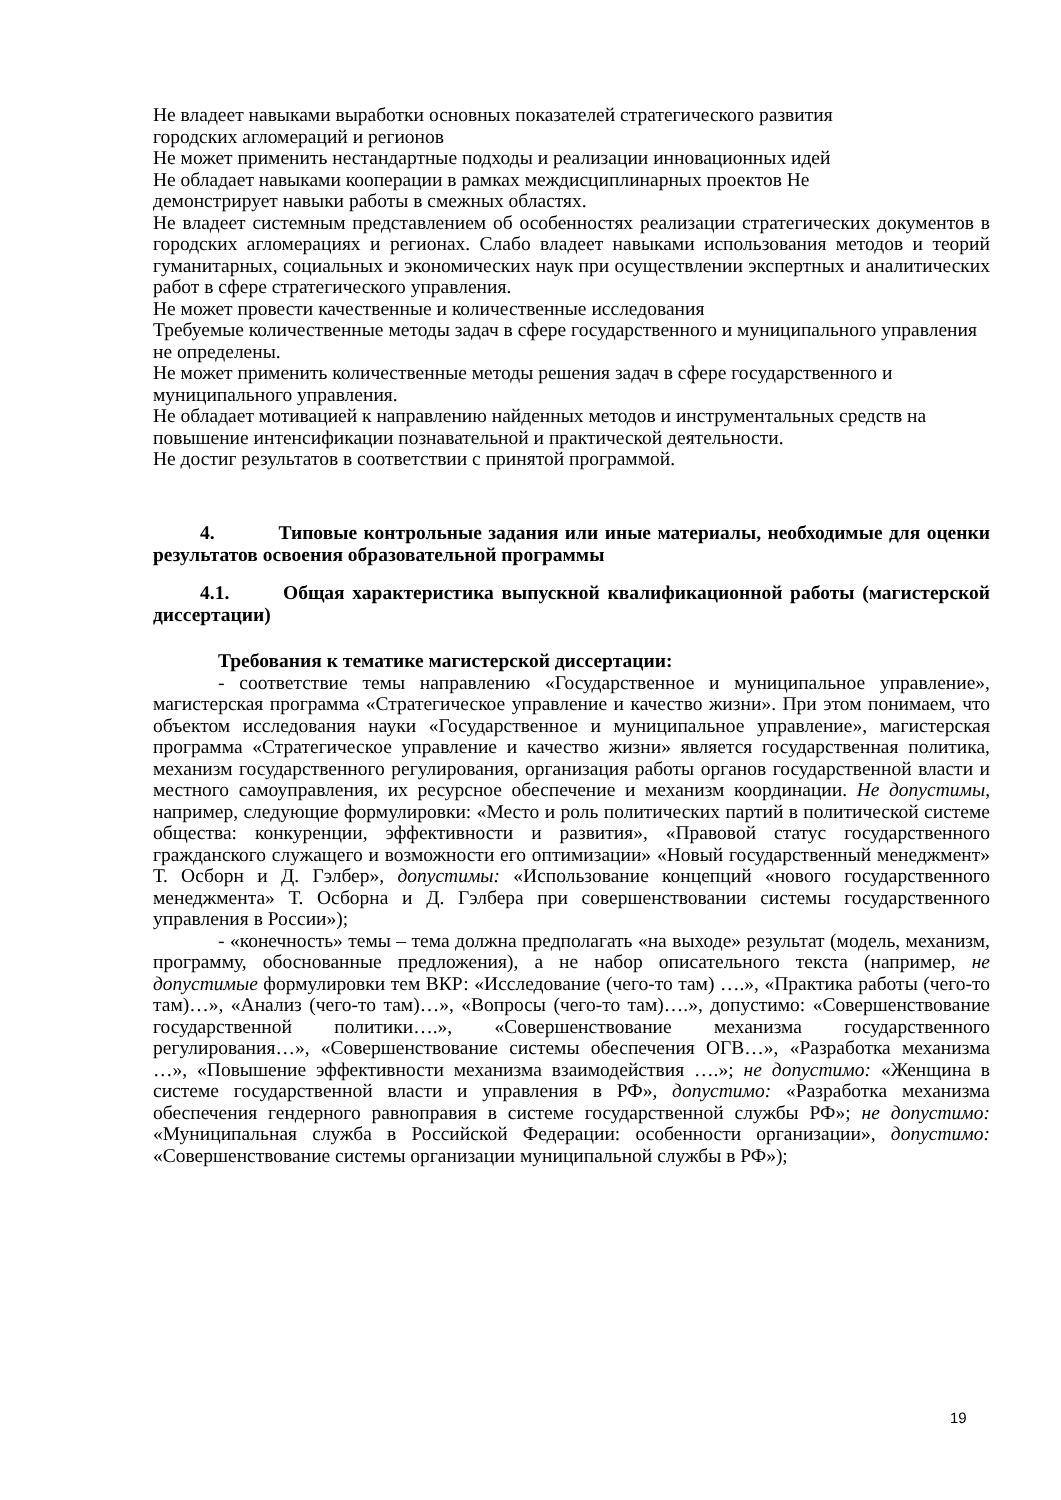Не владеет навыками выработки основных показателей стратегического развития
городских агломераций и регионов
Не может применить нестандартные подходы и реализации инновационных идей
Не обладает навыками кооперации в рамках междисциплинарных проектов Не
демонстрирует навыки работы в смежных областях.
Не владеет системным представлением об особенностях реализации стратегических документов в городских агломерациях и регионах. Слабо владеет навыками использования методов и теорий гуманитарных, социальных и экономических наук при осуществлении экспертных и аналитических работ в сфере стратегического управления.
Не может провести качественные и количественные исследования
Требуемые количественные методы задач в сфере государственного и муниципального управления не определены.
Не может применить количественные методы решения задач в сфере государственного и муниципального управления.
Не обладает мотивацией к направлению найденных методов и инструментальных средств на повышение интенсификации познавательной и практической деятельности.
Не достиг результатов в соответствии с принятой программой.
4. Типовые контрольные задания или иные материалы, необходимые для оценки результатов освоения образовательной программы
4.1. Общая характеристика выпускной квалификационной работы (магистерской диссертации)
Требования к тематике магистерской диссертации:
- соответствие темы направлению «Государственное и муниципальное управление», магистерская программа «Стратегическое управление и качество жизни». При этом понимаем, что объектом исследования науки «Государственное и муниципальное управление», магистерская программа «Стратегическое управление и качество жизни» является государственная политика, механизм государственного регулирования, организация работы органов государственной власти и местного самоуправления, их ресурсное обеспечение и механизм координации. Не допустимы, например, следующие формулировки: «Место и роль политических партий в политической системе общества: конкуренции, эффективности и развития», «Правовой статус государственного гражданского служащего и возможности его оптимизации» «Новый государственный менеджмент» Т. Осборн и Д. Гэлбер», допустимы: «Использование концепций «нового государственного менеджмента» Т. Осборна и Д. Гэлбера при совершенствовании системы государственного управления в России»);
- «конечность» темы – тема должна предполагать «на выходе» результат (модель, механизм, программу, обоснованные предложения), а не набор описательного текста (например, не допустимые формулировки тем ВКР: «Исследование (чего-то там) ….», «Практика работы (чего-то там)…», «Анализ (чего-то там)…», «Вопросы (чего-то там)….», допустимо: «Совершенствование государственной политики….», «Совершенствование механизма государственного регулирования…», «Совершенствование системы обеспечения ОГВ…», «Разработка механизма …», «Повышение эффективности механизма взаимодействия ….»; не допустимо: «Женщина в системе государственной власти и управления в РФ», допустимо: «Разработка механизма обеспечения гендерного равноправия в системе государственной службы РФ»; не допустимо: «Муниципальная служба в Российской Федерации: особенности организации», допустимо: «Совершенствование системы организации муниципальной службы в РФ»);
19